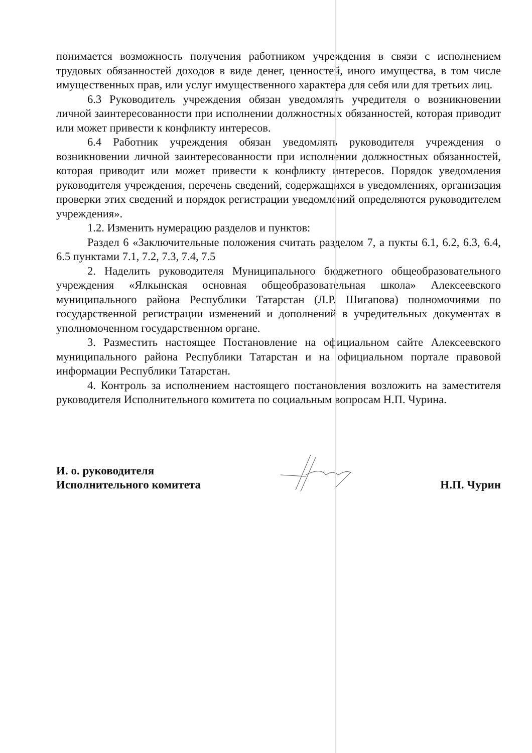понимается возможность получения работником учреждения в связи с исполнением трудовых обязанностей доходов в виде денег, ценностей, иного имущества, в том числе имущественных прав, или услуг имущественного характера для себя или для третьих лиц.
6.3 Руководитель учреждения обязан уведомлять учредителя о возникновении личной заинтересованности при исполнении должностных обязанностей, которая приводит или может привести к конфликту интересов.
6.4 Работник учреждения обязан уведомлять руководителя учреждения о возникновении личной заинтересованности при исполнении должностных обязанностей, которая приводит или может привести к конфликту интересов. Порядок уведомления руководителя учреждения, перечень сведений, содержащихся в уведомлениях, организация проверки этих сведений и порядок регистрации уведомлений определяются руководителем учреждения».
1.2. Изменить нумерацию разделов и пунктов:
Раздел 6 «Заключительные положения считать разделом 7, а пукты 6.1, 6.2, 6.3, 6.4, 6.5 пунктами 7.1, 7.2, 7.3, 7.4, 7.5
2. Наделить руководителя Муниципального бюджетного общеобразовательного учреждения «Ялкынская основная общеобразовательная школа» Алексеевского муниципального района Республики Татарстан (Л.Р. Шигапова) полномочиями по государственной регистрации изменений и дополнений в учредительных документах в уполномоченном государственном органе.
3. Разместить настоящее Постановление на официальном сайте Алексеевского муниципального района Республики Татарстан и на официальном портале правовой информации Республики Татарстан.
4. Контроль за исполнением настоящего постановления возложить на заместителя руководителя Исполнительного комитета по социальным вопросам Н.П. Чурина.
И. о. руководителя
Исполнительного комитета
Н.П. Чурин